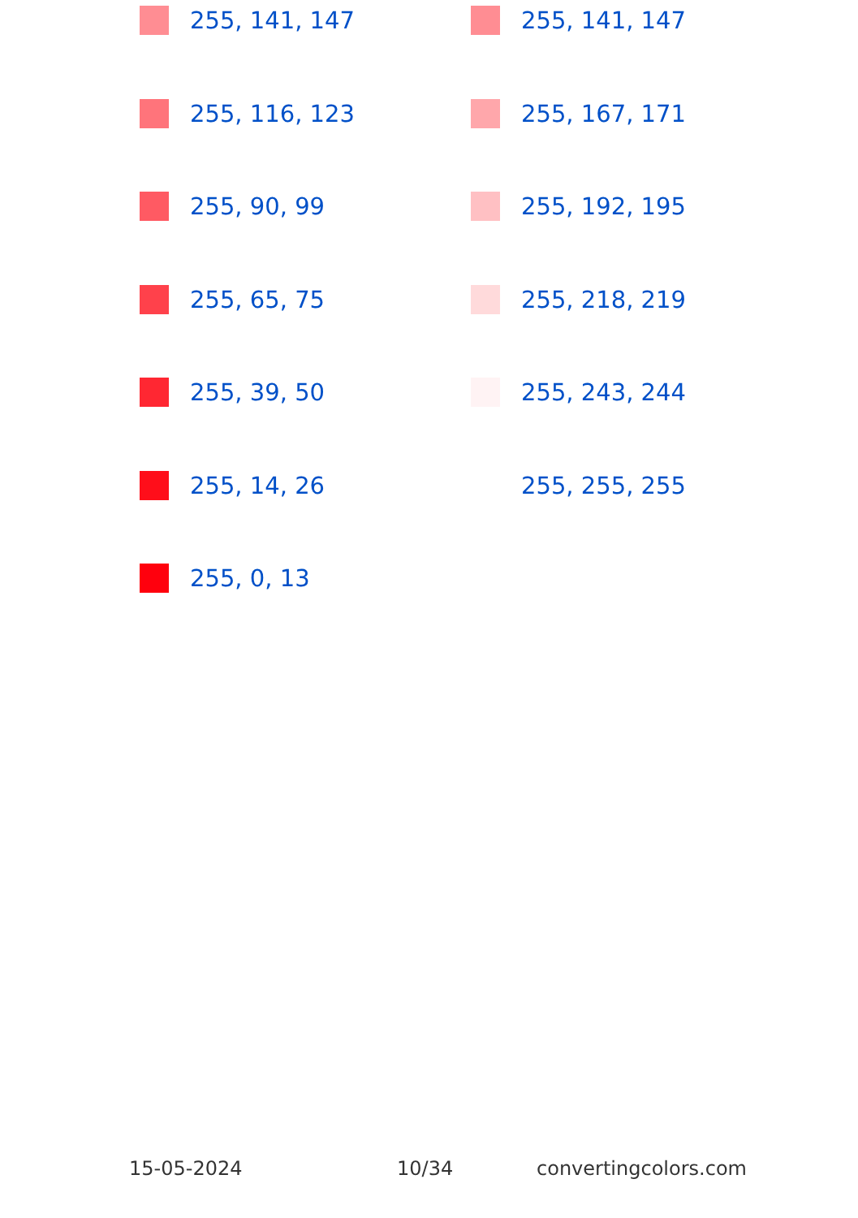255, 141, 147
255, 116, 123
255, 90, 99
255, 65, 75
255, 39, 50
255, 14, 26
255, 0, 13
255, 141, 147
255, 167, 171
255, 192, 195
255, 218, 219
255, 243, 244
255, 255, 255
15-05-2024 10/34 convertingcolors.com